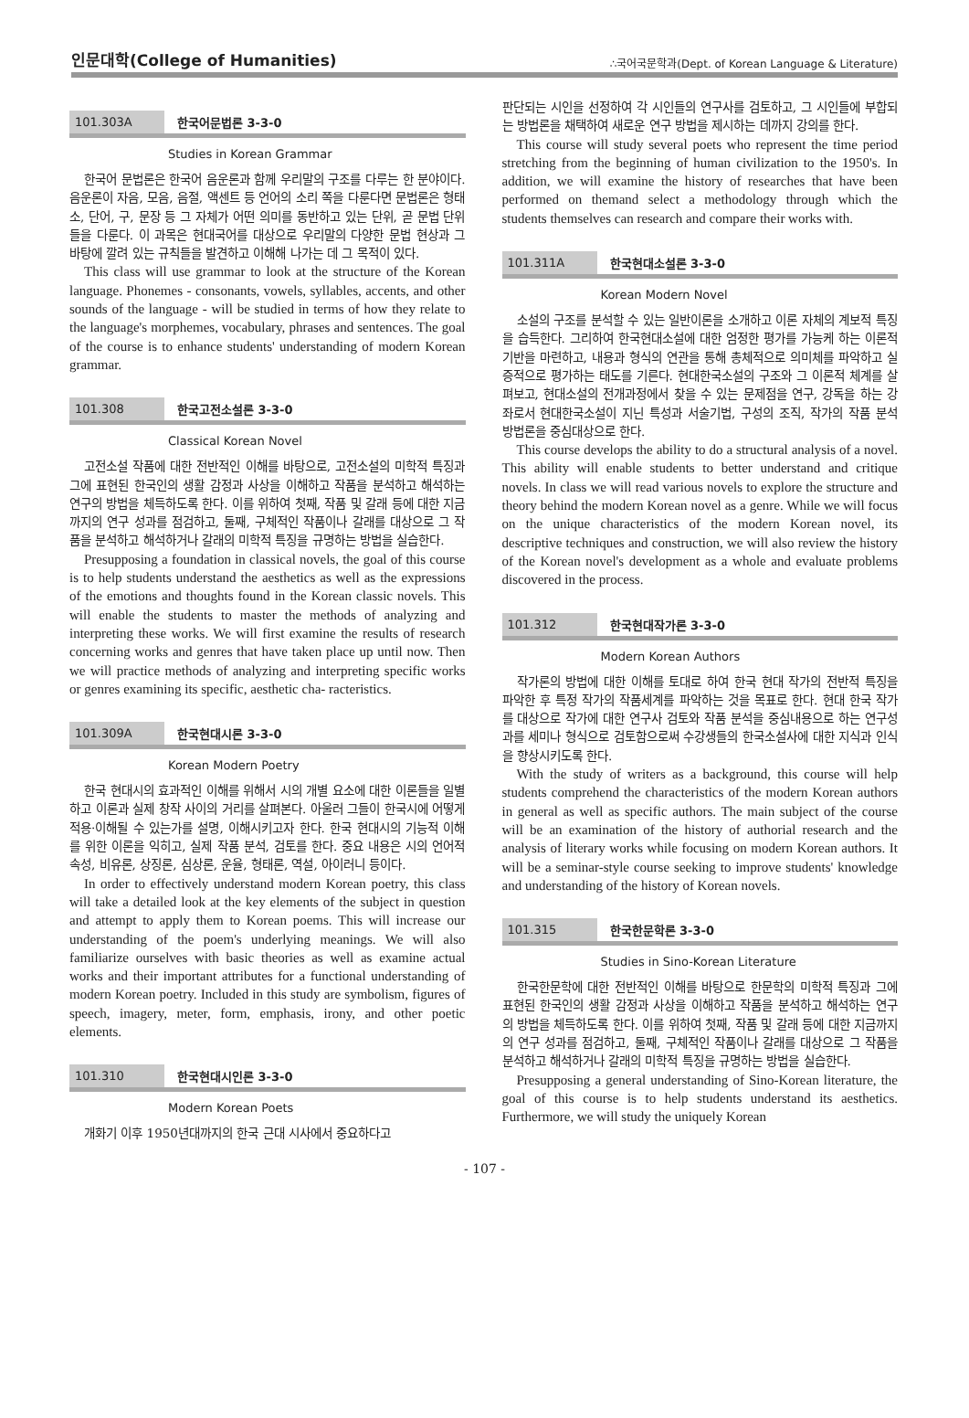인문대학(College of Humanities) ∴국어국문학과(Dept. of Korean Language & Literature)
101.303A 한국어문법론 3-3-0
Studies in Korean Grammar
한국어 문법론은 한국어 음운론과 함께 우리말의 구조를 다루는 한 분야이다. 음운론이 자음, 모음, 음절, 액센트 등 언어의 소리 쪽을 다룬다면 문법론은 형태소, 단어, 구, 문장 등 그 자체가 어떤 의미를 동반하고 있는 단위, 곧 문법 단위들을 다룬다. 이 과목은 현대국어를 대상으로 우리말의 다양한 문법 현상과 그 바탕에 깔려 있는 규칙들을 발견하고 이해해 나가는 데 그 목적이 있다.
This class will use grammar to look at the structure of the Korean language. Phonemes - consonants, vowels, syllables, accents, and other sounds of the language - will be studied in terms of how they relate to the language's morphemes, vocabulary, phrases and sentences. The goal of the course is to enhance students' understanding of modern Korean grammar.
101.308 한국고전소설론 3-3-0
Classical Korean Novel
고전소설 작품에 대한 전반적인 이해를 바탕으로, 고전소설의 미학적 특징과 그에 표현된 한국인의 생활 감정과 사상을 이해하고 작품을 분석하고 해석하는 연구의 방법을 체득하도록 한다. 이를 위하여 첫째, 작품 및 갈래 등에 대한 지금까지의 연구 성과를 점검하고, 둘째, 구체적인 작품이나 갈래를 대상으로 그 작품을 분석하고 해석하거나 갈래의 미학적 특징을 규명하는 방법을 실습한다.
Presupposing a foundation in classical novels, the goal of this course is to help students understand the aesthetics as well as the expressions of the emotions and thoughts found in the Korean classic novels. This will enable the students to master the methods of analyzing and interpreting these works. We will first examine the results of research concerning works and genres that have taken place up until now. Then we will practice methods of analyzing and interpreting specific works or genres examining its specific, aesthetic cha- racteristics.
101.309A 한국현대시론 3-3-0
Korean Modern Poetry
한국 현대시의 효과적인 이해를 위해서 시의 개별 요소에 대한 이론들을 일별하고 이론과 실제 창작 사이의 거리를 살펴본다. 아울러 그들이 한국시에 어떻게 적용·이해될 수 있는가를 설명, 이해시키고자 한다. 한국 현대시의 기능적 이해를 위한 이론을 익히고, 실제 작품 분석, 검토를 한다. 중요 내용은 시의 언어적 속성, 비유론, 상징론, 심상론, 운율, 형태론, 역설, 아이러니 등이다.
In order to effectively understand modern Korean poetry, this class will take a detailed look at the key elements of the subject in question and attempt to apply them to Korean poems. This will increase our understanding of the poem's underlying meanings. We will also familiarize ourselves with basic theories as well as examine actual works and their important attributes for a functional understanding of modern Korean poetry. Included in this study are symbolism, figures of speech, imagery, meter, form, emphasis, irony, and other poetic elements.
101.310 한국현대시인론 3-3-0
Modern Korean Poets
개화기 이후 1950년대까지의 한국 근대 시사에서 중요하다고
판단되는 시인을 선정하여 각 시인들의 연구사를 검토하고, 그 시인들에 부합되는 방법론을 채택하여 새로운 연구 방법을 제시하는 데까지 강의를 한다.
This course will study several poets who represent the time period stretching from the beginning of human civilization to the 1950's. In addition, we will examine the history of researches that have been performed on themand select a methodology through which the students themselves can research and compare their works with.
101.311A 한국현대소설론 3-3-0
Korean Modern Novel
소설의 구조를 분석할 수 있는 일반이론을 소개하고 이론 자체의 계보적 특징을 습득한다. 그리하여 한국현대소설에 대한 엄정한 평가를 가능케 하는 이론적 기반을 마련하고, 내용과 형식의 연관을 통해 총체적으로 의미체를 파악하고 실증적으로 평가하는 태도를 기른다. 현대한국소설의 구조와 그 이론적 체계를 살펴보고, 현대소설의 전개과정에서 찾을 수 있는 문제점을 연구, 강독을 하는 강좌로서 현대한국소설이 지닌 특성과 서술기법, 구성의 조직, 작가의 작품 분석 방법론을 중심대상으로 한다.
This course develops the ability to do a structural analysis of a novel. This ability will enable students to better understand and critique novels. In class we will read various novels to explore the structure and theory behind the modern Korean novel as a genre. While we will focus on the unique characteristics of the modern Korean novel, its descriptive techniques and construction, we will also review the history of the Korean novel's development as a whole and evaluate problems discovered in the process.
101.312 한국현대작가론 3-3-0
Modern Korean Authors
작가론의 방법에 대한 이해를 토대로 하여 한국 현대 작가의 전반적 특징을 파악한 후 특정 작가의 작품세계를 파악하는 것을 목표로 한다. 현대 한국 작가를 대상으로 작가에 대한 연구사 검토와 작품 분석을 중심내용으로 하는 연구성과를 세미나 형식으로 검토함으로써 수강생들의 한국소설사에 대한 지식과 인식을 향상시키도록 한다.
With the study of writers as a background, this course will help students comprehend the characteristics of the modern Korean authors in general as well as specific authors. The main subject of the course will be an examination of the history of authorial research and the analysis of literary works while focusing on modern Korean authors. It will be a seminar-style course seeking to improve students' knowledge and understanding of the history of Korean novels.
101.315 한국한문학론 3-3-0
Studies in Sino-Korean Literature
한국한문학에 대한 전반적인 이해를 바탕으로 한문학의 미학적 특징과 그에 표현된 한국인의 생활 감정과 사상을 이해하고 작품을 분석하고 해석하는 연구의 방법을 체득하도록 한다. 이를 위하여 첫째, 작품 및 갈래 등에 대한 지금까지의 연구 성과를 점검하고, 둘째, 구체적인 작품이나 갈래를 대상으로 그 작품을 분석하고 해석하거나 갈래의 미학적 특징을 규명하는 방법을 실습한다.
Presupposing a general understanding of Sino-Korean literature, the goal of this course is to help students understand its aesthetics. Furthermore, we will study the uniquely Korean
- 107 -